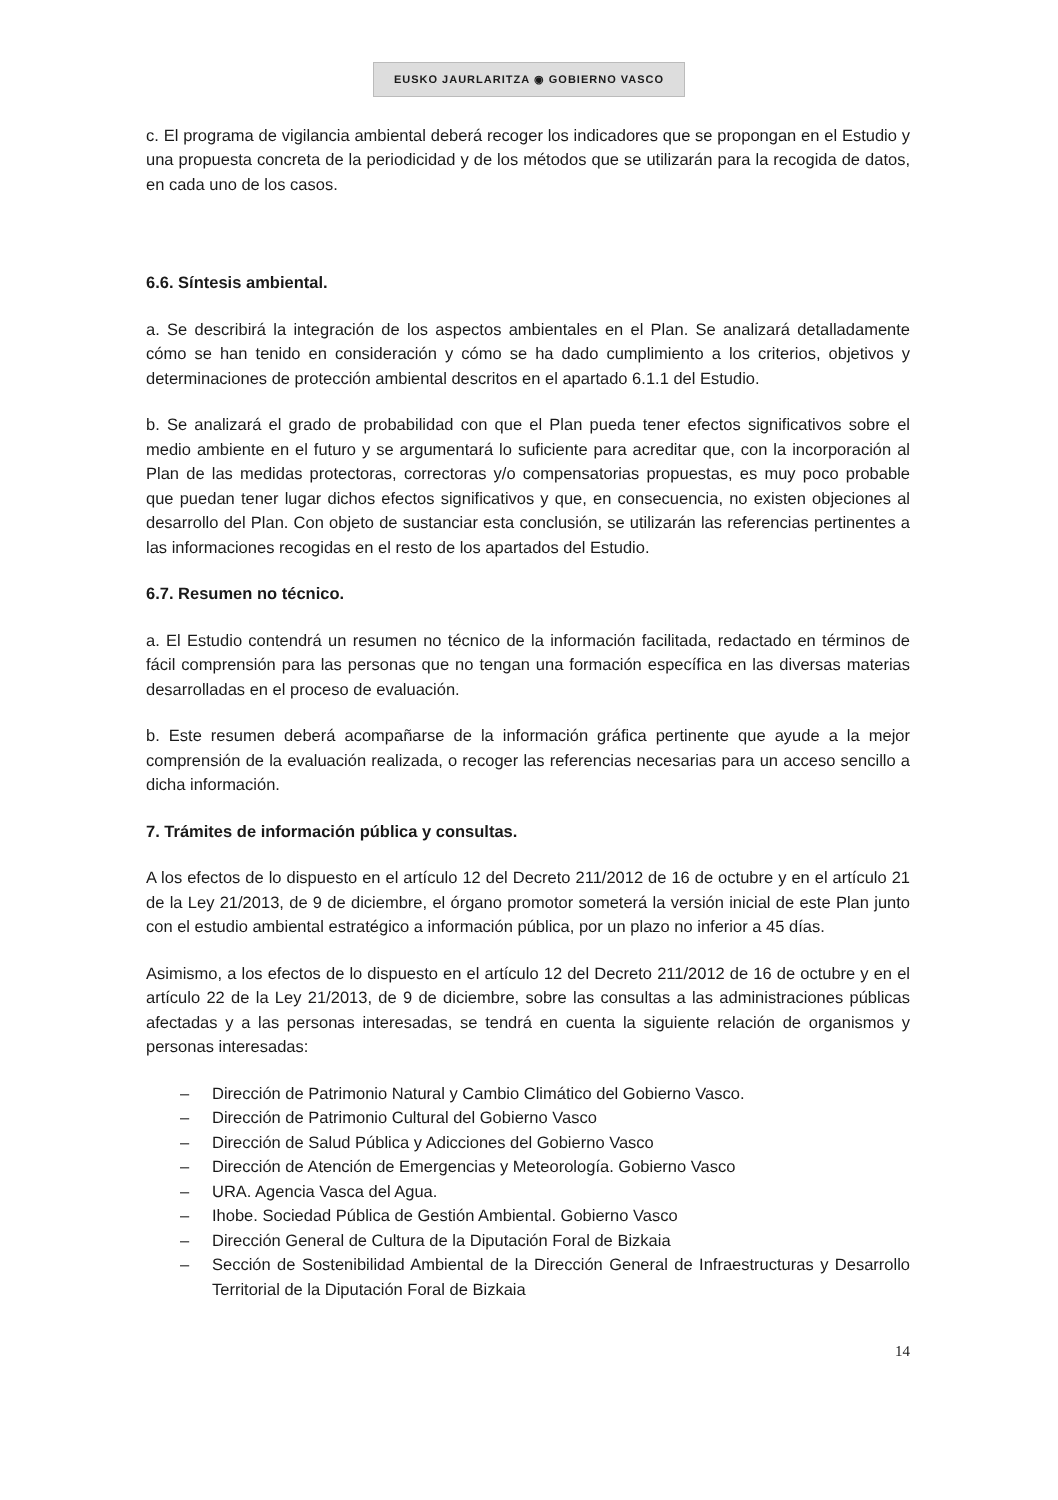EUSKO JAURLARITZA ◉ GOBIERNO VASCO
c. El programa de vigilancia ambiental deberá recoger los indicadores que se propongan en el Estudio y una propuesta concreta de la periodicidad y de los métodos que se utilizarán para la recogida de datos, en cada uno de los casos.
6.6. Síntesis ambiental.
a. Se describirá la integración de los aspectos ambientales en el Plan. Se analizará detalladamente cómo se han tenido en consideración y cómo se ha dado cumplimiento a los criterios, objetivos y determinaciones de protección ambiental descritos en el apartado 6.1.1 del Estudio.
b. Se analizará el grado de probabilidad con que el Plan pueda tener efectos significativos sobre el medio ambiente en el futuro y se argumentará lo suficiente para acreditar que, con la incorporación al Plan de las medidas protectoras, correctoras y/o compensatorias propuestas, es muy poco probable que puedan tener lugar dichos efectos significativos y que, en consecuencia, no existen objeciones al desarrollo del Plan. Con objeto de sustanciar esta conclusión, se utilizarán las referencias pertinentes a las informaciones recogidas en el resto de los apartados del Estudio.
6.7. Resumen no técnico.
a. El Estudio contendrá un resumen no técnico de la información facilitada, redactado en términos de fácil comprensión para las personas que no tengan una formación específica en las diversas materias desarrolladas en el proceso de evaluación.
b. Este resumen deberá acompañarse de la información gráfica pertinente que ayude a la mejor comprensión de la evaluación realizada, o recoger las referencias necesarias para un acceso sencillo a dicha información.
7. Trámites de información pública y consultas.
A los efectos de lo dispuesto en el artículo 12 del Decreto 211/2012 de 16 de octubre y en el artículo 21 de la Ley 21/2013, de 9 de diciembre, el órgano promotor someterá la versión inicial de este Plan junto con el estudio ambiental estratégico a información pública, por un plazo no inferior a 45 días.
Asimismo, a los efectos de lo dispuesto en el artículo 12 del Decreto 211/2012 de 16 de octubre y en el artículo 22 de la Ley 21/2013, de 9 de diciembre, sobre las consultas a las administraciones públicas afectadas y a las personas interesadas, se tendrá en cuenta la siguiente relación de organismos y personas interesadas:
– Dirección de Patrimonio Natural y Cambio Climático del Gobierno Vasco.
– Dirección de Patrimonio Cultural del Gobierno Vasco
– Dirección de Salud Pública y Adicciones del Gobierno Vasco
– Dirección de Atención de Emergencias y Meteorología. Gobierno Vasco
– URA. Agencia Vasca del Agua.
– Ihobe. Sociedad Pública de Gestión Ambiental. Gobierno Vasco
– Dirección General de Cultura de la Diputación Foral de Bizkaia
– Sección de Sostenibilidad Ambiental de la Dirección General de Infraestructuras y Desarrollo Territorial de la Diputación Foral de Bizkaia
14